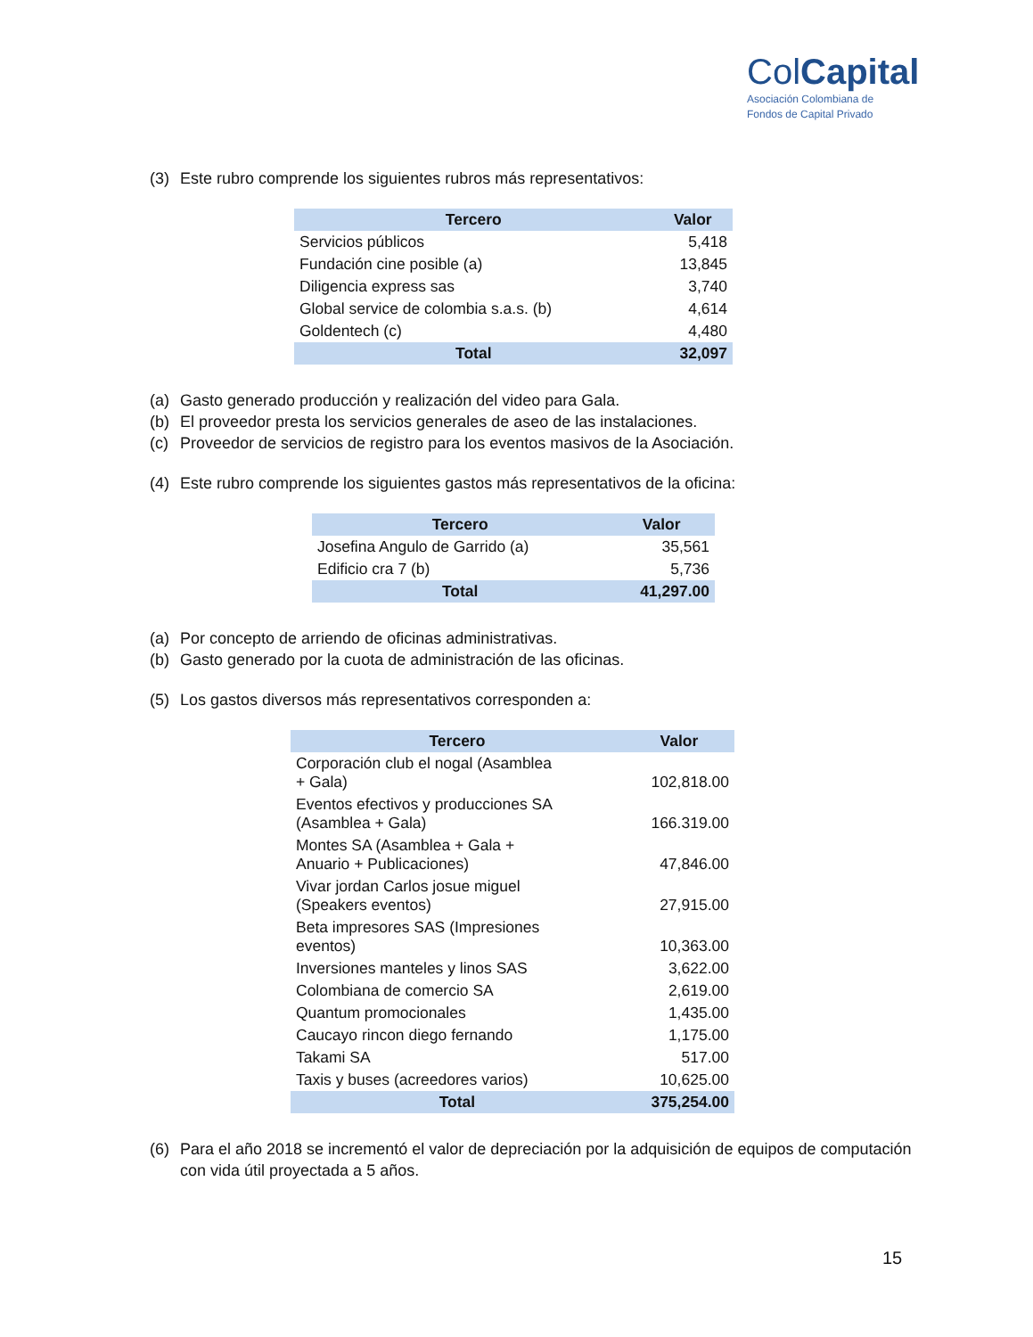ColCapital
Asociación Colombiana de
Fondos de Capital Privado
(3) Este rubro comprende los siguientes rubros más representativos:
| Tercero | Valor |
| --- | --- |
| Servicios públicos | 5,418 |
| Fundación cine posible (a) | 13,845 |
| Diligencia express sas | 3,740 |
| Global service de colombia s.a.s. (b) | 4,614 |
| Goldentech (c) | 4,480 |
| Total | 32,097 |
(a) Gasto generado producción y realización del video para Gala.
(b) El proveedor presta los servicios generales de aseo de las instalaciones.
(c) Proveedor de servicios de registro para los eventos masivos de la Asociación.
(4) Este rubro comprende los siguientes gastos más representativos de la oficina:
| Tercero | Valor |
| --- | --- |
| Josefina Angulo de Garrido (a) | 35,561 |
| Edificio cra 7 (b) | 5,736 |
| Total | 41,297.00 |
(a) Por concepto de arriendo de oficinas administrativas.
(b) Gasto generado por la cuota de administración de las oficinas.
(5) Los gastos diversos más representativos corresponden a:
| Tercero | Valor |
| --- | --- |
| Corporación club el nogal (Asamblea + Gala) | 102,818.00 |
| Eventos efectivos y producciones SA (Asamblea + Gala) | 166.319.00 |
| Montes SA (Asamblea + Gala + Anuario + Publicaciones) | 47,846.00 |
| Vivar jordan Carlos josue miguel (Speakers eventos) | 27,915.00 |
| Beta impresores SAS (Impresiones eventos) | 10,363.00 |
| Inversiones manteles y linos SAS | 3,622.00 |
| Colombiana de comercio SA | 2,619.00 |
| Quantum promocionales | 1,435.00 |
| Caucayo rincon diego fernando | 1,175.00 |
| Takami SA | 517.00 |
| Taxis y buses (acreedores varios) | 10,625.00 |
| Total | 375,254.00 |
(6) Para el año 2018 se incrementó el valor de depreciación por la adquisición de equipos de computación con vida útil proyectada a 5 años.
15